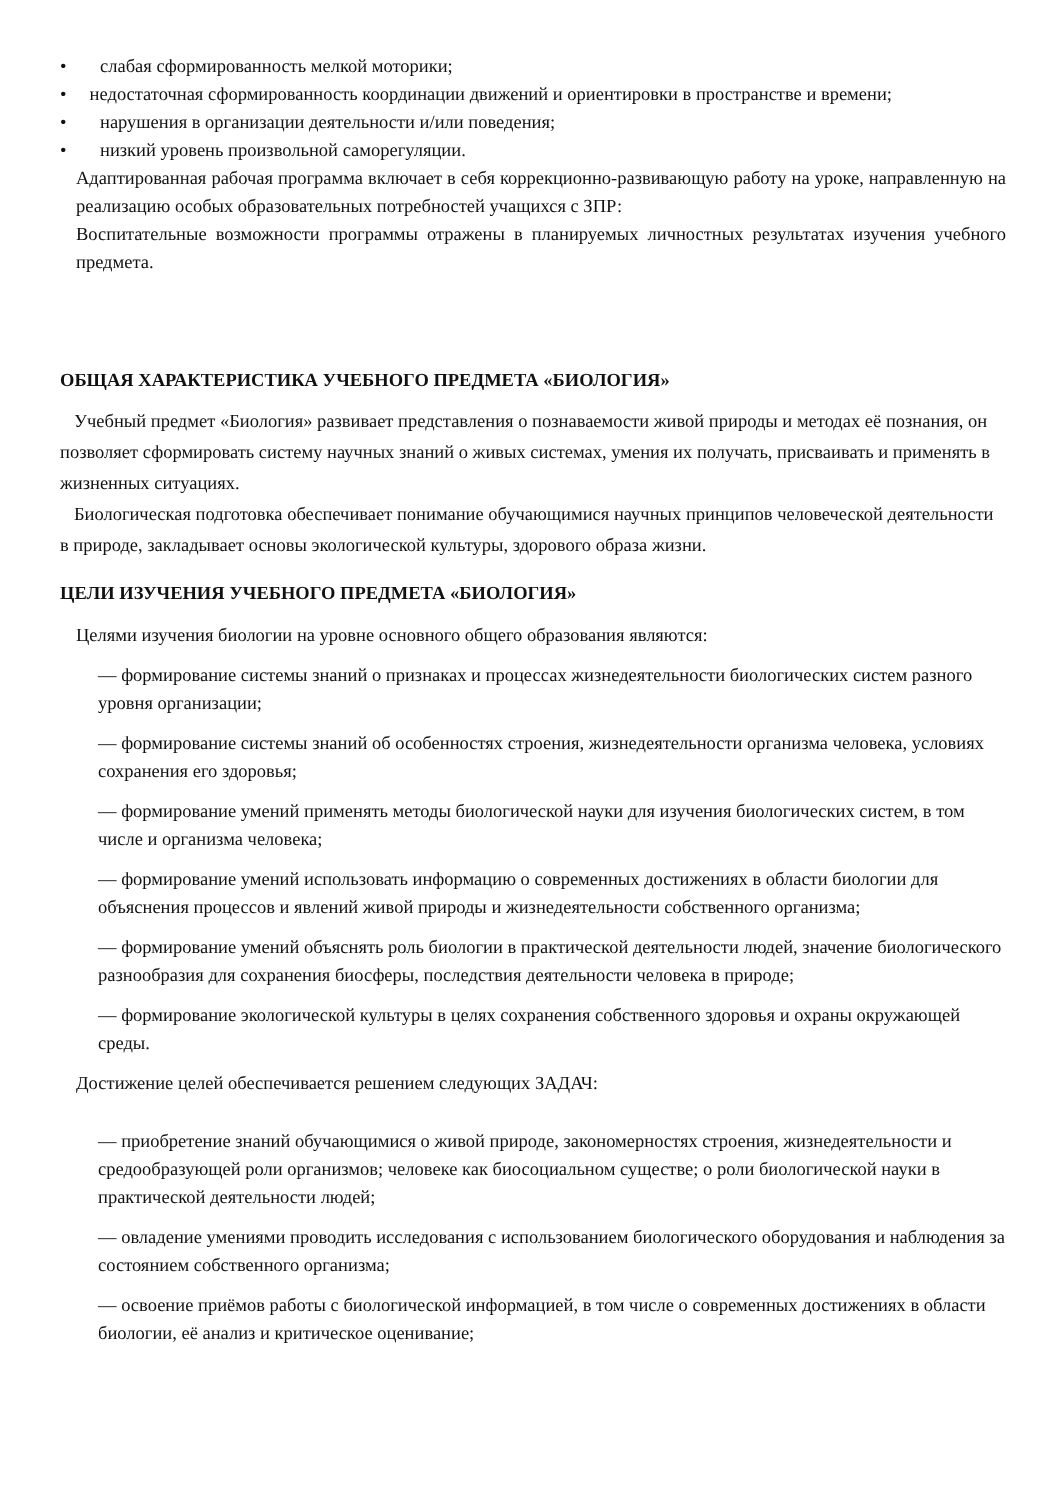• слабая сформированность мелкой моторики;
• недостаточная сформированность координации движений и ориентировки в пространстве и времени;
• нарушения в организации деятельности и/или поведения;
• низкий уровень произвольной саморегуляции.
Адаптированная рабочая программа включает в себя коррекционно-развивающую работу на уроке, направленную на реализацию особых образовательных потребностей учащихся с ЗПР:
Воспитательные возможности программы отражены в планируемых личностных результатах изучения учебного предмета.
ОБЩАЯ ХАРАКТЕРИСТИКА УЧЕБНОГО ПРЕДМЕТА «БИОЛОГИЯ»
Учебный предмет «Биология» развивает представления о познаваемости живой природы и методах её познания, он позволяет сформировать систему научных знаний о живых системах, умения их получать, присваивать и применять в жизненных ситуациях.
Биологическая подготовка обеспечивает понимание обучающимися научных принципов человеческой деятельности в природе, закладывает основы экологической культуры, здорового образа жизни.
ЦЕЛИ ИЗУЧЕНИЯ УЧЕБНОГО ПРЕДМЕТА «БИОЛОГИЯ»
Целями изучения биологии на уровне основного общего образования являются:
— формирование системы знаний о признаках и процессах жизнедеятельности биологических систем разного уровня организации;
— формирование системы знаний об особенностях строения, жизнедеятельности организма человека, условиях сохранения его здоровья;
— формирование умений применять методы биологической науки для изучения биологических систем, в том числе и организма человека;
— формирование умений использовать информацию о современных достижениях в области биологии для объяснения процессов и явлений живой природы и жизнедеятельности собственного организма;
— формирование умений объяснять роль биологии в практической деятельности людей, значение биологического разнообразия для сохранения биосферы, последствия деятельности человека в природе;
— формирование экологической культуры в целях сохранения собственного здоровья и охраны окружающей среды.
Достижение целей обеспечивается решением следующих ЗАДАЧ:
— приобретение знаний обучающимися о живой природе, закономерностях строения, жизнедеятельности и средообразующей роли организмов; человеке как биосоциальном существе; о роли биологической науки в практической деятельности людей;
— овладение умениями проводить исследования с использованием биологического оборудования и наблюдения за состоянием собственного организма;
— освоение приёмов работы с биологической информацией, в том числе о современных достижениях в области биологии, её анализ и критическое оценивание;